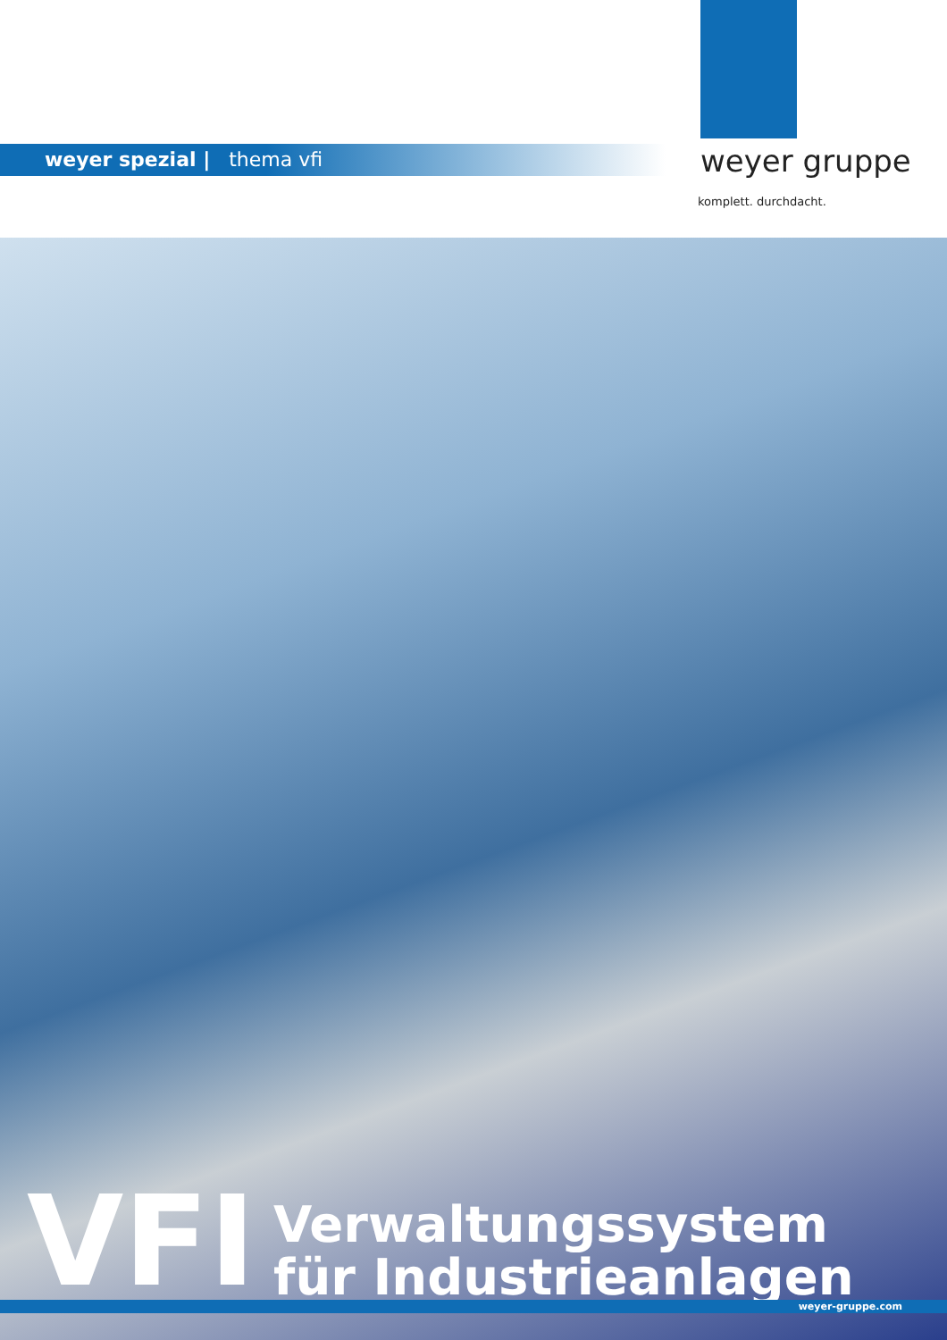weyer spezial | thema vfi weyer gruppe
komplett. durchdacht.
VFI
Verwaltungssystem
für Industrieanlagen
weyer-gruppe.com